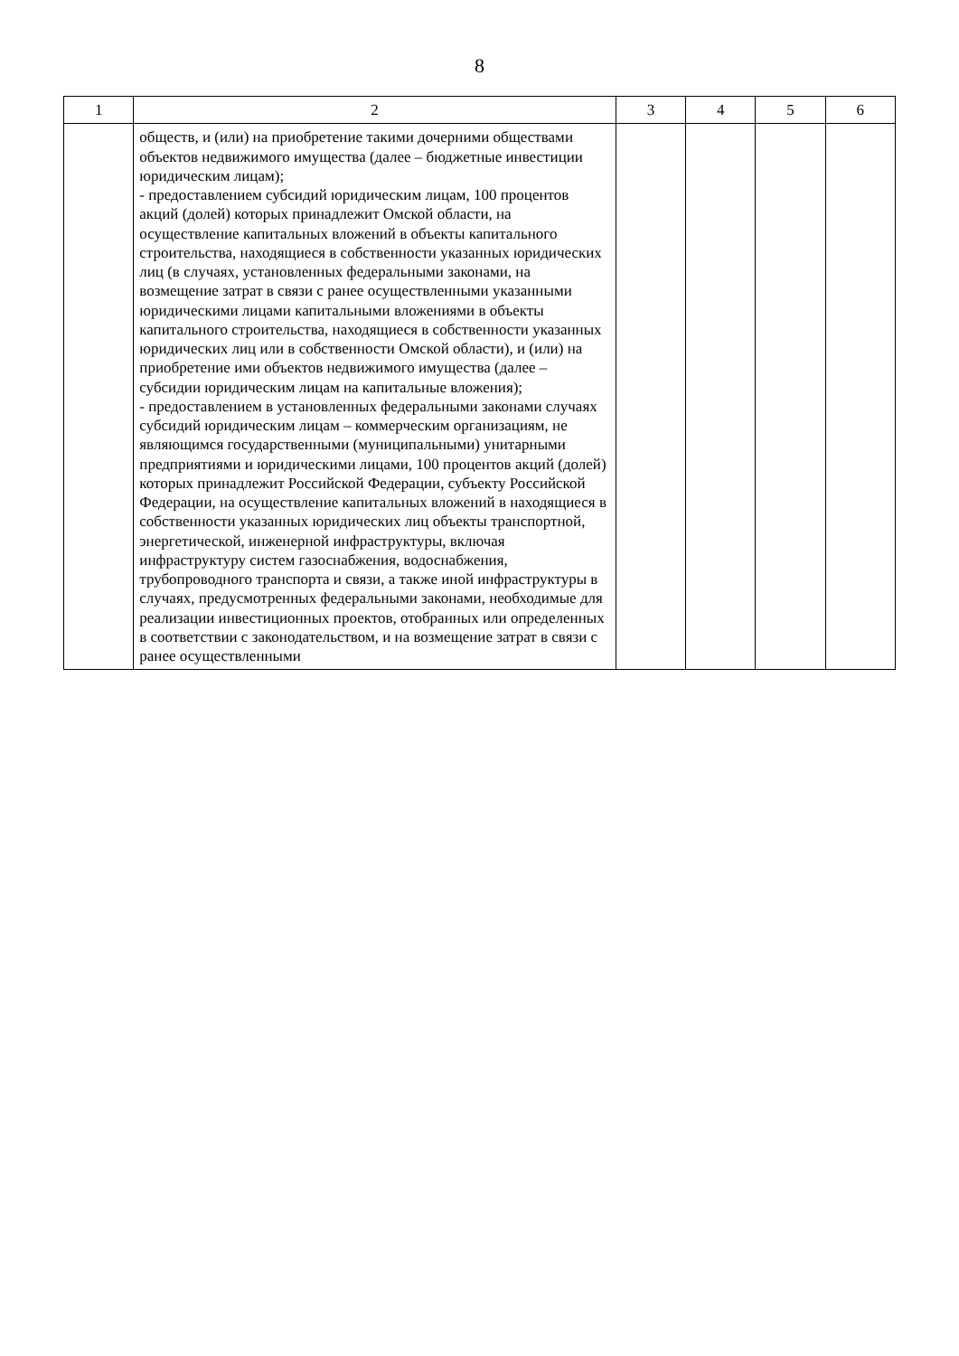8
| 1 | 2 | 3 | 4 | 5 | 6 |
| --- | --- | --- | --- | --- | --- |
| | обществ, и (или) на приобретение такими дочерними обществами объектов недвижимого имущества (далее – бюджетные инвестиции юридическим лицам); - предоставлением субсидий юридическим лицам, 100 процентов акций (долей) которых принадлежит Омской области, на осуществление капитальных вложений в объекты капитального строительства, находящиеся в собственности указанных юридических лиц (в случаях, установленных федеральными законами, на возмещение затрат в связи с ранее осуществленными указанными юридическими лицами капитальными вложениями в объекты капитального строительства, находящиеся в собственности указанных юридических лиц или в собственности Омской области), и (или) на приобретение ими объектов недвижимого имущества (далее – субсидии юридическим лицам на капитальные вложения); - предоставлением в установленных федеральными законами случаях субсидий юридическим лицам – коммерческим организациям, не являющимся государственными (муниципальными) унитарными предприятиями и юридическими лицами, 100 процентов акций (долей) которых принадлежит Российской Федерации, субъекту Российской Федерации, на осуществление капитальных вложений в находящиеся в собственности указанных юридических лиц объекты транспортной, энергетической, инженерной инфраструктуры, включая инфраструктуру систем газоснабжения, водоснабжения, трубопроводного транспорта и связи, а также иной инфраструктуры в случаях, предусмотренных федеральными законами, необходимые для реализации инвестиционных проектов, отобранных или определенных в соответствии с законодательством, и на возмещение затрат в связи с ранее осуществленными | | | | |